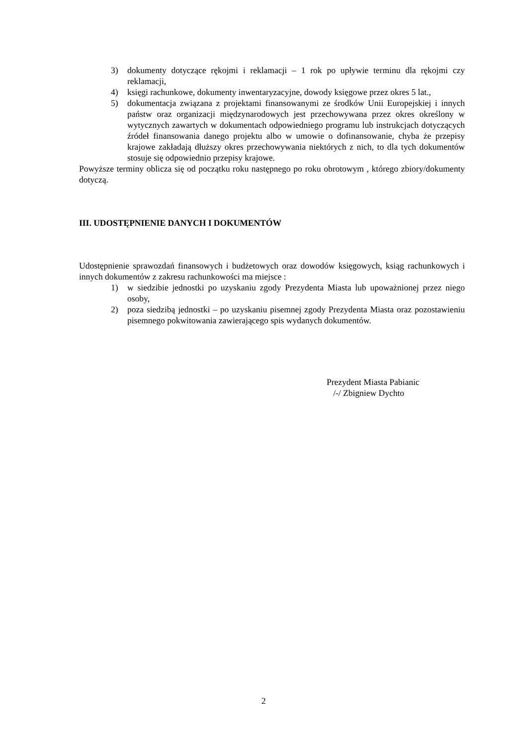3) dokumenty dotyczące rękojmi i reklamacji – 1 rok po upływie terminu dla rękojmi czy reklamacji,
4) księgi rachunkowe, dokumenty inwentaryzacyjne, dowody księgowe przez okres 5 lat.,
5) dokumentacja związana z projektami finansowanymi ze środków Unii Europejskiej i innych państw oraz organizacji międzynarodowych jest przechowywana przez okres określony w wytycznych zawartych w dokumentach odpowiedniego programu lub instrukcjach dotyczących źródeł finansowania danego projektu albo w umowie o dofinansowanie, chyba że przepisy krajowe zakładają dłuższy okres przechowywania niektórych z nich, to dla tych dokumentów stosuje się odpowiednio przepisy krajowe.
Powyższe terminy oblicza się od początku roku następnego po roku obrotowym , którego zbiory/dokumenty dotyczą.
III. UDOSTĘPNIENIE DANYCH I DOKUMENTÓW
Udostępnienie sprawozdań finansowych i budżetowych oraz dowodów księgowych, ksiąg rachunkowych i innych dokumentów z zakresu rachunkowości ma miejsce :
1) w siedzibie jednostki po uzyskaniu zgody Prezydenta Miasta lub upoważnionej przez niego osoby,
2) poza siedzibą jednostki – po uzyskaniu pisemnej zgody Prezydenta Miasta oraz pozostawieniu pisemnego pokwitowania zawierającego spis wydanych dokumentów.
Prezydent Miasta Pabianic
/-/ Zbigniew Dychto
2